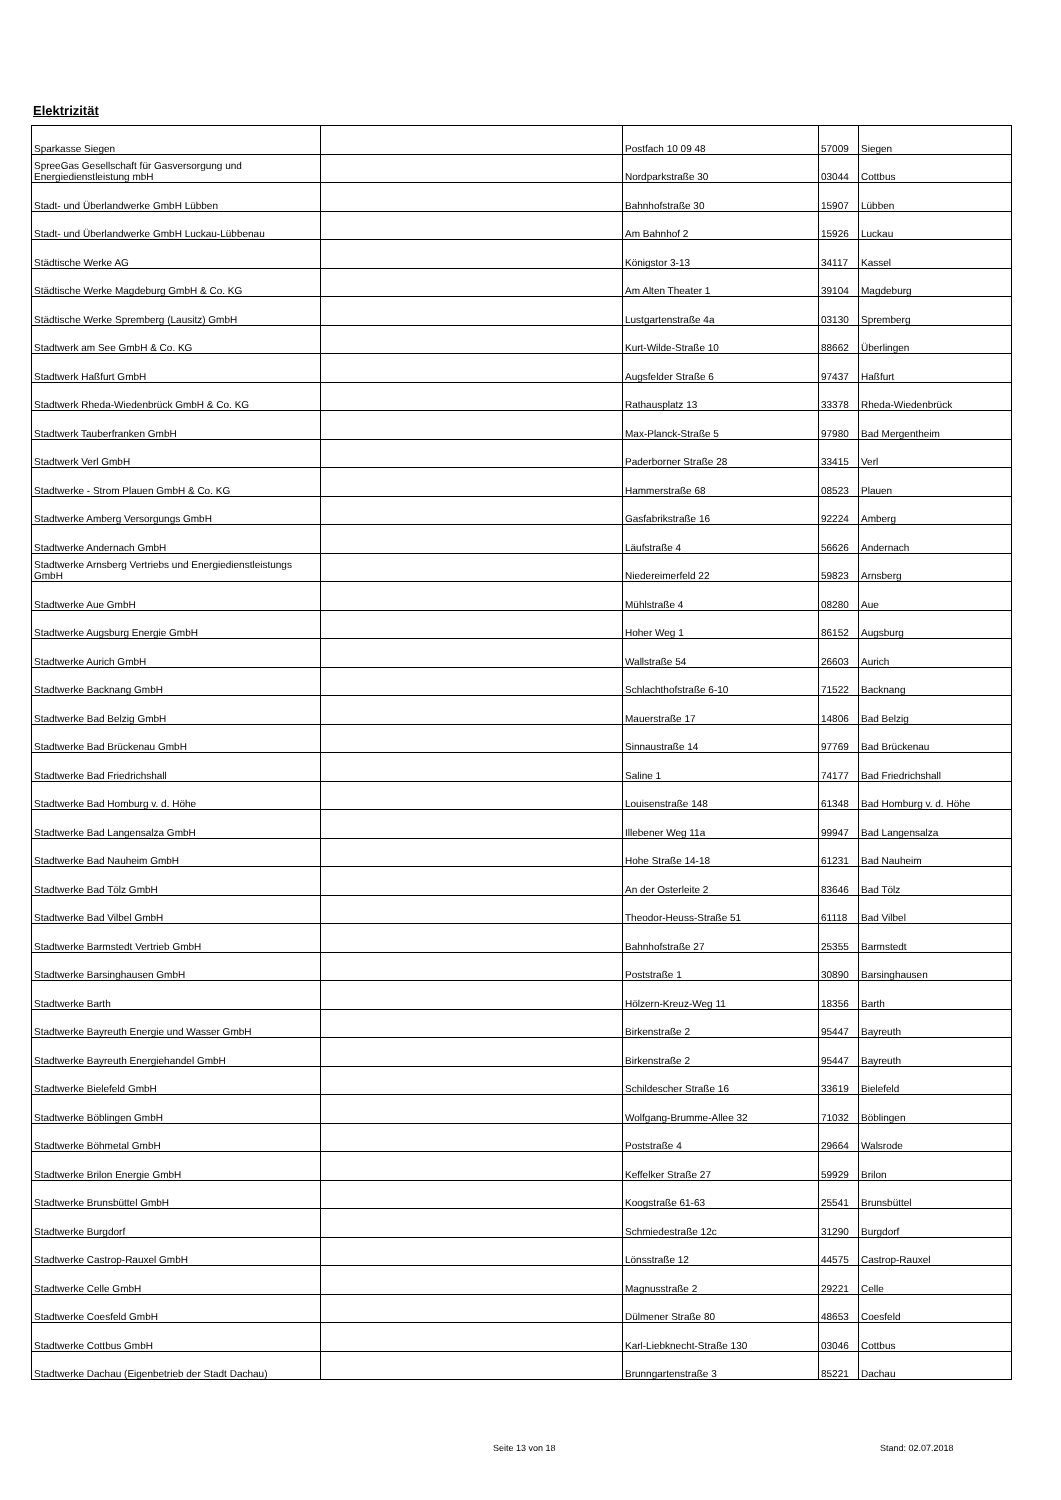Elektrizität
| Sparkasse Siegen | | Postfach 10 09 48 | 57009 | Siegen |
| SpreeGas Gesellschaft für Gasversorgung und Energiedienstleistung mbH | | Nordparkstraße 30 | 03044 | Cottbus |
| Stadt- und Überlandwerke GmbH Lübben | | Bahnhofstraße 30 | 15907 | Lübben |
| Stadt- und Überlandwerke GmbH Luckau-Lübbenau | | Am Bahnhof 2 | 15926 | Luckau |
| Städtische Werke AG | | Königstor 3-13 | 34117 | Kassel |
| Städtische Werke Magdeburg GmbH & Co. KG | | Am Alten Theater 1 | 39104 | Magdeburg |
| Städtische Werke Spremberg (Lausitz) GmbH | | Lustgartenstraße 4a | 03130 | Spremberg |
| Stadtwerk am See GmbH & Co. KG | | Kurt-Wilde-Straße 10 | 88662 | Überlingen |
| Stadtwerk Haßfurt GmbH | | Augsfelder Straße 6 | 97437 | Haßfurt |
| Stadtwerk Rheda-Wiedenbrück GmbH & Co. KG | | Rathausplatz 13 | 33378 | Rheda-Wiedenbrück |
| Stadtwerk Tauberfranken GmbH | | Max-Planck-Straße 5 | 97980 | Bad Mergentheim |
| Stadtwerk Verl GmbH | | Paderborner Straße 28 | 33415 | Verl |
| Stadtwerke - Strom Plauen GmbH & Co. KG | | Hammerstraße 68 | 08523 | Plauen |
| Stadtwerke Amberg Versorgungs GmbH | | Gasfabrikstraße 16 | 92224 | Amberg |
| Stadtwerke Andernach GmbH | | Läufstraße 4 | 56626 | Andernach |
| Stadtwerke Arnsberg Vertriebs und Energiedienstleistungs GmbH | | Niedereimerfeld 22 | 59823 | Arnsberg |
| Stadtwerke Aue GmbH | | Mühlstraße 4 | 08280 | Aue |
| Stadtwerke Augsburg Energie GmbH | | Hoher Weg 1 | 86152 | Augsburg |
| Stadtwerke Aurich GmbH | | Wallstraße 54 | 26603 | Aurich |
| Stadtwerke Backnang GmbH | | Schlachthofstraße 6-10 | 71522 | Backnang |
| Stadtwerke Bad Belzig GmbH | | Mauerstraße 17 | 14806 | Bad Belzig |
| Stadtwerke Bad Brückenau GmbH | | Sinnaustraße 14 | 97769 | Bad Brückenau |
| Stadtwerke Bad Friedrichshall | | Saline 1 | 74177 | Bad Friedrichshall |
| Stadtwerke Bad Homburg v. d. Höhe | | Louisenstraße 148 | 61348 | Bad Homburg v. d. Höhe |
| Stadtwerke Bad Langensalza GmbH | | Illebener Weg 11a | 99947 | Bad Langensalza |
| Stadtwerke Bad Nauheim GmbH | | Hohe Straße 14-18 | 61231 | Bad Nauheim |
| Stadtwerke Bad Tölz GmbH | | An der Osterleite 2 | 83646 | Bad Tölz |
| Stadtwerke Bad Vilbel GmbH | | Theodor-Heuss-Straße 51 | 61118 | Bad Vilbel |
| Stadtwerke Barmstedt Vertrieb GmbH | | Bahnhofstraße 27 | 25355 | Barmstedt |
| Stadtwerke Barsinghausen GmbH | | Poststraße 1 | 30890 | Barsinghausen |
| Stadtwerke Barth | | Hölzern-Kreuz-Weg 11 | 18356 | Barth |
| Stadtwerke Bayreuth Energie und Wasser GmbH | | Birkenstraße 2 | 95447 | Bayreuth |
| Stadtwerke Bayreuth Energiehandel GmbH | | Birkenstraße 2 | 95447 | Bayreuth |
| Stadtwerke Bielefeld GmbH | | Schildescher Straße 16 | 33619 | Bielefeld |
| Stadtwerke Böblingen GmbH | | Wolfgang-Brumme-Allee 32 | 71032 | Böblingen |
| Stadtwerke Böhmetal GmbH | | Poststraße 4 | 29664 | Walsrode |
| Stadtwerke Brilon Energie GmbH | | Keffelker Straße 27 | 59929 | Brilon |
| Stadtwerke Brunsbüttel GmbH | | Koogstraße 61-63 | 25541 | Brunsbüttel |
| Stadtwerke Burgdorf | | Schmiedestraße 12c | 31290 | Burgdorf |
| Stadtwerke Castrop-Rauxel GmbH | | Lönsstraße 12 | 44575 | Castrop-Rauxel |
| Stadtwerke Celle GmbH | | Magnusstraße 2 | 29221 | Celle |
| Stadtwerke Coesfeld GmbH | | Dülmener Straße 80 | 48653 | Coesfeld |
| Stadtwerke Cottbus GmbH | | Karl-Liebknecht-Straße 130 | 03046 | Cottbus |
| Stadtwerke Dachau (Eigenbetrieb der Stadt Dachau) | | Brunngartenstraße 3 | 85221 | Dachau |
Seite 13 von 18 Stand: 02.07.2018